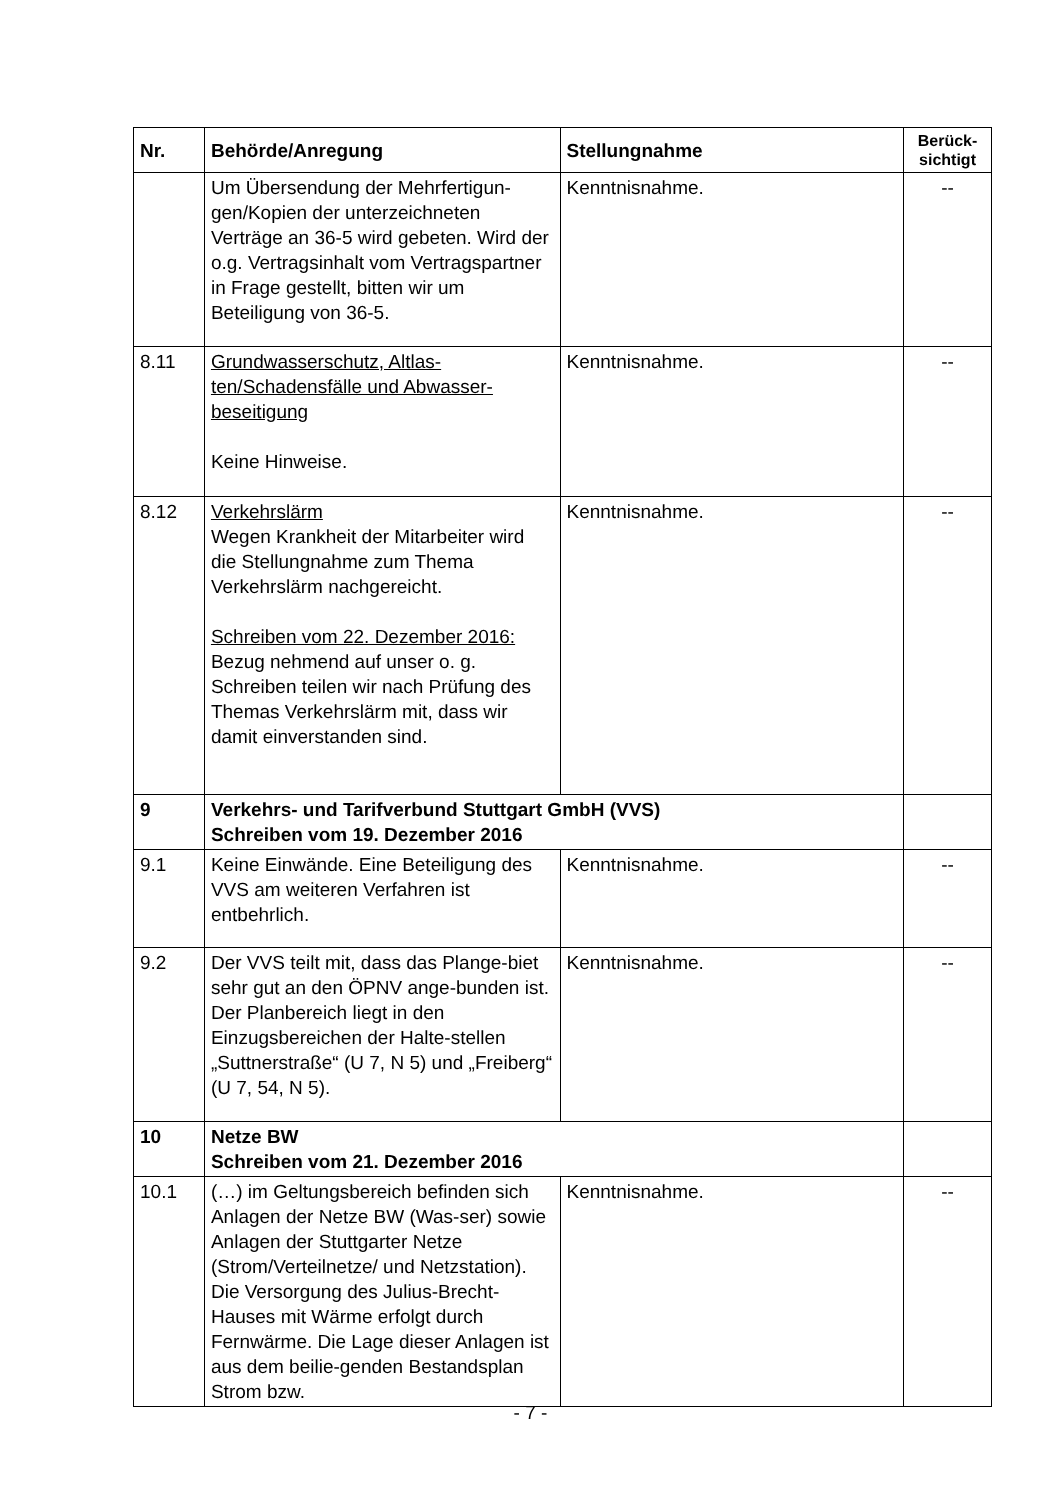| Nr. | Behörde/Anregung | Stellungnahme | Berück- sichtigt |
| --- | --- | --- | --- |
| | Um Übersendung der Mehrfertigun-gen/Kopien der unterzeichneten Verträge an 36-5 wird gebeten. Wird der o.g. Vertragsinhalt vom Vertragspartner in Frage gestellt, bitten wir um Beteiligung von 36-5. | Kenntnisnahme. | -- |
| 8.11 | Grundwasserschutz, Altlas-ten/Schadensfälle und Abwasser-beseitigung Keine Hinweise. | Kenntnisnahme. | -- |
| 8.12 | Verkehrslärm Wegen Krankheit der Mitarbeiter wird die Stellungnahme zum Thema Verkehrslärm nachgereicht. Schreiben vom 22. Dezember 2016: Bezug nehmend auf unser o. g. Schreiben teilen wir nach Prüfung des Themas Verkehrslärm mit, dass wir damit einverstanden sind. | Kenntnisnahme. | -- |
| 9 | Verkehrs- und Tarifverbund Stuttgart GmbH (VVS) Schreiben vom 19. Dezember 2016 | | |
| 9.1 | Keine Einwände. Eine Beteiligung des VVS am weiteren Verfahren ist entbehrlich. | Kenntnisnahme. | -- |
| 9.2 | Der VVS teilt mit, dass das Plange-biet sehr gut an den ÖPNV ange-bunden ist. Der Planbereich liegt in den Einzugsbereichen der Halte-stellen „Suttnerstraße“ (U 7, N 5) und „Freiberg“ (U 7, 54, N 5). | Kenntnisnahme. | -- |
| 10 | Netze BW Schreiben vom 21. Dezember 2016 | | |
| 10.1 | (…) im Geltungsbereich befinden sich Anlagen der Netze BW (Was-ser) sowie Anlagen der Stuttgarter Netze (Strom/Verteilnetze/ und Netzstation). Die Versorgung des Julius-Brecht-Hauses mit Wärme erfolgt durch Fernwärme. Die Lage dieser Anlagen ist aus dem beilie-genden Bestandsplan Strom bzw. | Kenntnisnahme. | -- |
- 7 -